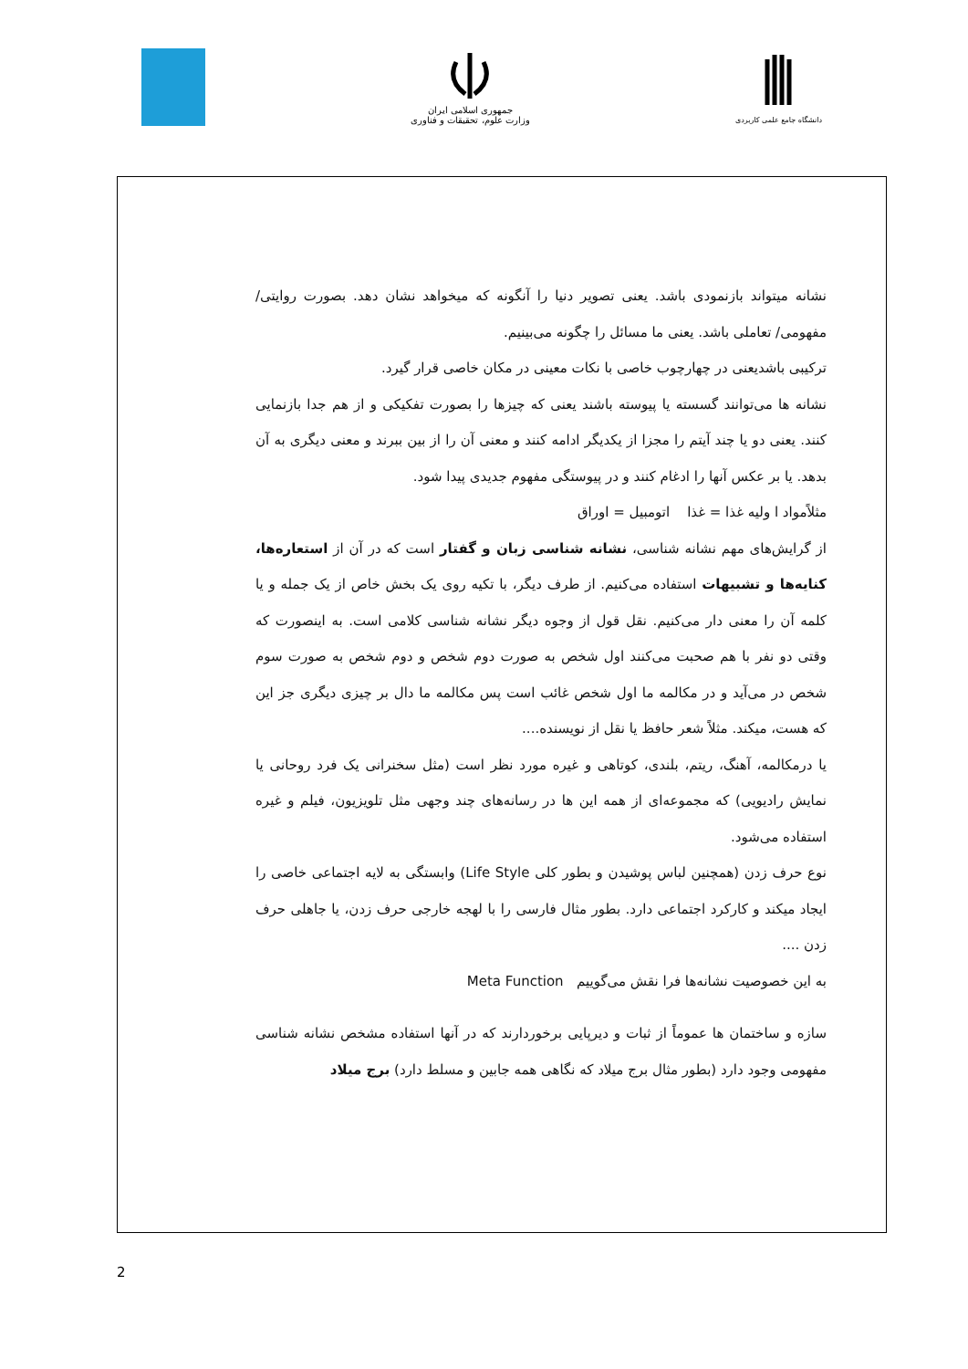جمهوری اسلامی ایران
وزارت علوم، تحقیقات و فناوری
دانشگاه جامع علمی کاربردی
نشانه میتواند بازنمودی باشد. یعنی تصویر دنیا را آنگونه که میخواهد نشان دهد. بصورت روایتی/ مفهومی/ تعاملی باشد. یعنی ما مسائل را چگونه می‌بینیم.
ترکیبی باشدیعنی در چهارچوب خاصی با نکات معینی در مکان خاصی قرار گیرد.
نشانه ها می‌توانند گسسته یا پیوسته باشند یعنی که چیزها را بصورت تفکیکی و از هم جدا بازنمایی کنند. یعنی دو یا چند آیتم را مجزا از یکدیگر ادامه کنند و معنی آن را از بین ببرند و معنی دیگری به آن بدهد. یا بر عکس آنها را ادغام کنند و در پیوستگی مفهوم جدیدی پیدا شود.
مثلاًمواد ا ولیه غذا = غذا اتومبیل = اوراق
از گرایش‌های مهم نشانه شناسی، نشانه شناسی زبان و گفتار است که در آن از استعاره‌ها، کنایه‌ها و تشبیهات استفاده می‌کنیم. از طرف دیگر، با تکیه روی یک بخش خاص از یک جمله و یا کلمه آن را معنی دار می‌کنیم. نقل قول از وجوه دیگر نشانه شناسی کلامی است. به اینصورت که وقتی دو نفر با هم صحبت می‌کنند اول شخص به صورت دوم شخص و دوم شخص به صورت سوم شخص در می‌آید و در مکالمه ما اول شخص غائب است پس مکالمه ما دال بر چیزی دیگری جز این که هست، میکند. مثلاً شعر حافظ یا نقل از نویسنده....
یا درمکالمه، آهنگ، ریتم، بلندی، کوتاهی و غیره مورد نظر است (مثل سخنرانی یک فرد روحانی یا نمایش رادیویی) که مجموعه‌ای از همه این ها در رسانه‌های چند وجهی مثل تلویزیون، فیلم و غیره استفاده می‌شود.
نوع حرف زدن (همچنین لباس پوشیدن و بطور کلی Life Style) وابستگی به لایه اجتماعی خاصی را ایجاد میکند و کارکرد اجتماعی دارد. بطور مثال فارسی را با لهجه خارجی حرف زدن، یا جاهلی حرف زدن ....
به این خصوصیت نشانه‌ها فرا نقش می‌گوییم Meta Function
سازه و ساختمان ها عموماً از ثبات و دیرپایی برخوردارند که در آنها استفاده مشخص نشانه شناسی مفهومی وجود دارد (بطور مثال برج میلاد که نگاهی همه جابین و مسلط دارد) برج میلاد
2